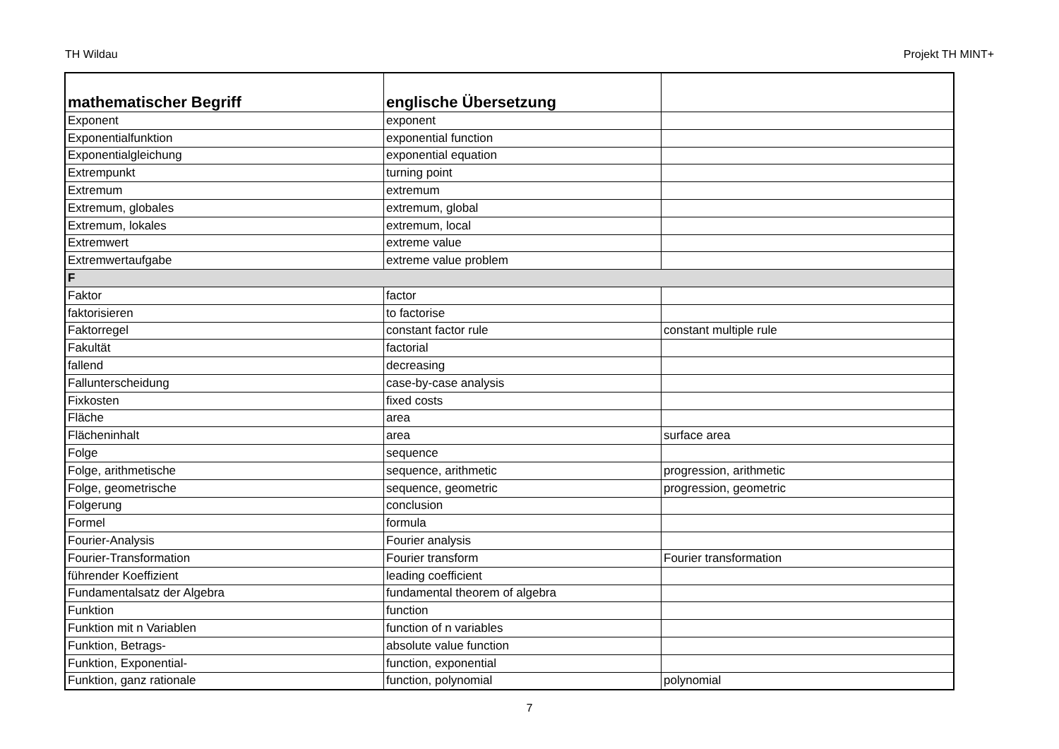TH Wildau Projekt TH MINT+
| mathematischer Begriff | englische Übersetzung | |
| --- | --- | --- |
| Exponent | exponent | |
| Exponentialfunktion | exponential function | |
| Exponentialgleichung | exponential equation | |
| Extrempunkt | turning point | |
| Extremum | extremum | |
| Extremum, globales | extremum, global | |
| Extremum, lokales | extremum, local | |
| Extremwert | extreme value | |
| Extremwertaufgabe | extreme value problem | |
| F | | |
| Faktor | factor | |
| faktorisieren | to factorise | |
| Faktorregel | constant factor rule | constant multiple rule |
| Fakultät | factorial | |
| fallend | decreasing | |
| Fallunterscheidung | case-by-case analysis | |
| Fixkosten | fixed costs | |
| Fläche | area | |
| Flächeninhalt | area | surface area |
| Folge | sequence | |
| Folge, arithmetische | sequence, arithmetic | progression, arithmetic |
| Folge, geometrische | sequence, geometric | progression, geometric |
| Folgerung | conclusion | |
| Formel | formula | |
| Fourier-Analysis | Fourier analysis | |
| Fourier-Transformation | Fourier transform | Fourier transformation |
| führender Koeffizient | leading coefficient | |
| Fundamentalsatz der Algebra | fundamental theorem of algebra | |
| Funktion | function | |
| Funktion mit n Variablen | function of n variables | |
| Funktion, Betrags- | absolute value function | |
| Funktion, Exponential- | function, exponential | |
| Funktion, ganz rationale | function, polynomial | polynomial |
7